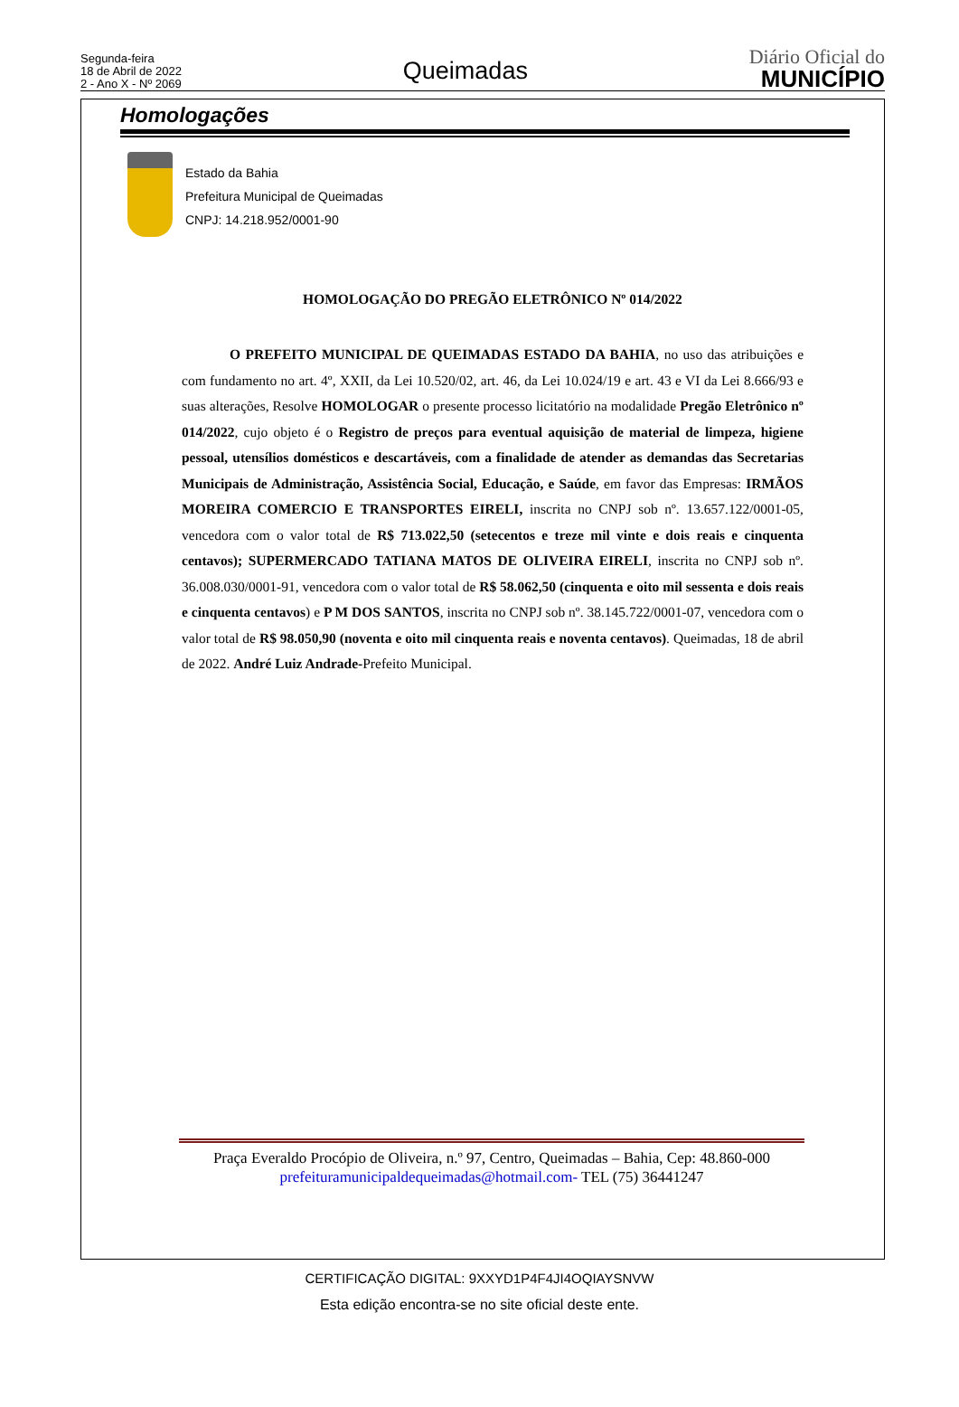Segunda-feira
18 de Abril de 2022
2 - Ano X - Nº 2069
Queimadas
Diário Oficial do
MUNICÍPIO
Homologações
Estado da Bahia
Prefeitura Municipal de Queimadas
CNPJ: 14.218.952/0001-90
HOMOLOGAÇÃO DO PREGÃO ELETRÔNICO Nº 014/2022
O PREFEITO MUNICIPAL DE QUEIMADAS ESTADO DA BAHIA, no uso das atribuições e com fundamento no art. 4º, XXII, da Lei 10.520/02, art. 46, da Lei 10.024/19 e art. 43 e VI da Lei 8.666/93 e suas alterações, Resolve HOMOLOGAR o presente processo licitatório na modalidade Pregão Eletrônico nº 014/2022, cujo objeto é o Registro de preços para eventual aquisição de material de limpeza, higiene pessoal, utensílios domésticos e descartáveis, com a finalidade de atender as demandas das Secretarias Municipais de Administração, Assistência Social, Educação, e Saúde, em favor das Empresas: IRMÃOS MOREIRA COMERCIO E TRANSPORTES EIRELI, inscrita no CNPJ sob nº. 13.657.122/0001-05, vencedora com o valor total de R$ 713.022,50 (setecentos e treze mil vinte e dois reais e cinquenta centavos); SUPERMERCADO TATIANA MATOS DE OLIVEIRA EIRELI, inscrita no CNPJ sob nº. 36.008.030/0001-91, vencedora com o valor total de R$ 58.062,50 (cinquenta e oito mil sessenta e dois reais e cinquenta centavos) e P M DOS SANTOS, inscrita no CNPJ sob nº. 38.145.722/0001-07, vencedora com o valor total de R$ 98.050,90 (noventa e oito mil cinquenta reais e noventa centavos). Queimadas, 18 de abril de 2022. André Luiz Andrade-Prefeito Municipal.
Praça Everaldo Procópio de Oliveira, n.º 97, Centro, Queimadas – Bahia, Cep: 48.860-000
prefeituramunicipaldequeimadas@hotmail.com- TEL (75) 36441247
CERTIFICAÇÃO DIGITAL: 9XXYD1P4F4JI4OQIAYSNVW
Esta edição encontra-se no site oficial deste ente.